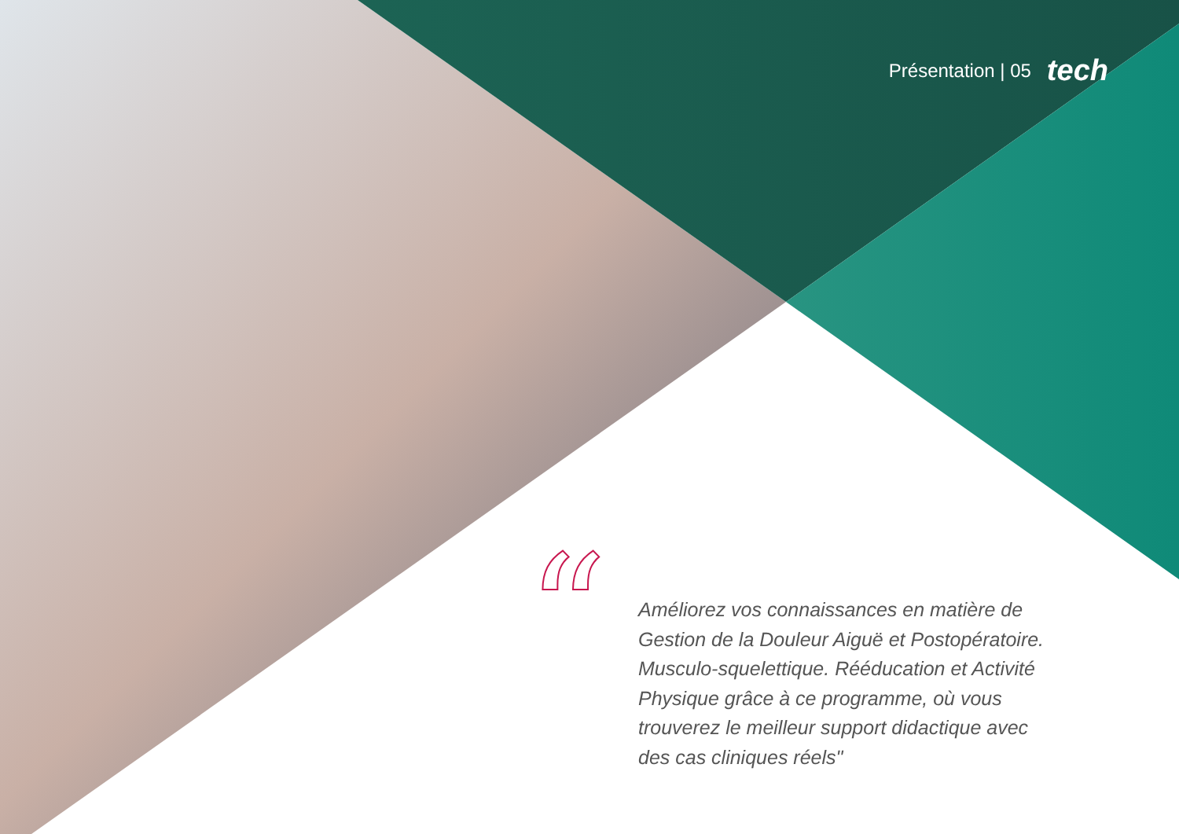Présentation | 05 tech
“
Améliorez vos connaissances en matière de Gestion de la Douleur Aiguë et Postopératoire. Musculo-squelettique. Rééducation et Activité Physique grâce à ce programme, où vous trouverez le meilleur support didactique avec des cas cliniques réels"